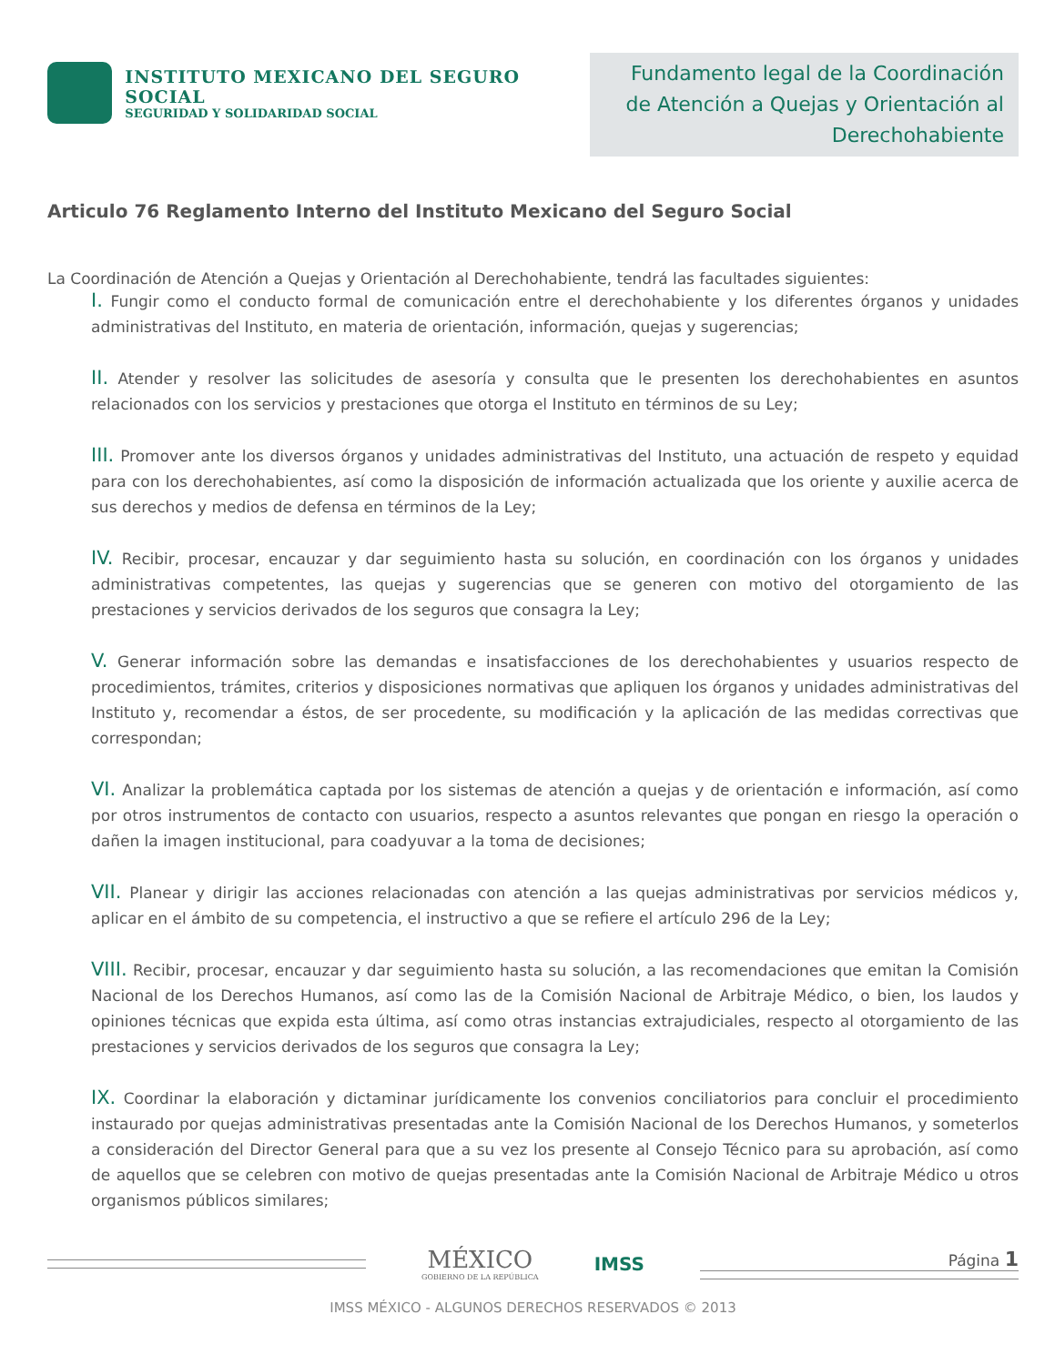INSTITUTO MEXICANO DEL SEGURO SOCIAL
SEGURIDAD Y SOLIDARIDAD SOCIAL
Fundamento legal de la Coordinación de Atención a Quejas y Orientación al Derechohabiente
Articulo 76 Reglamento Interno del Instituto Mexicano del Seguro Social
La Coordinación de Atención a Quejas y Orientación al Derechohabiente, tendrá las facultades siguientes:
I. Fungir como el conducto formal de comunicación entre el derechohabiente y los diferentes órganos y unidades administrativas del Instituto, en materia de orientación, información, quejas y sugerencias;
II. Atender y resolver las solicitudes de asesoría y consulta que le presenten los derechohabientes en asuntos relacionados con los servicios y prestaciones que otorga el Instituto en términos de su Ley;
III. Promover ante los diversos órganos y unidades administrativas del Instituto, una actuación de respeto y equidad para con los derechohabientes, así como la disposición de información actualizada que los oriente y auxilie acerca de sus derechos y medios de defensa en términos de la Ley;
IV. Recibir, procesar, encauzar y dar seguimiento hasta su solución, en coordinación con los órganos y unidades administrativas competentes, las quejas y sugerencias que se generen con motivo del otorgamiento de las prestaciones y servicios derivados de los seguros que consagra la Ley;
V. Generar información sobre las demandas e insatisfacciones de los derechohabientes y usuarios respecto de procedimientos, trámites, criterios y disposiciones normativas que apliquen los órganos y unidades administrativas del Instituto y, recomendar a éstos, de ser procedente, su modificación y la aplicación de las medidas correctivas que correspondan;
VI. Analizar la problemática captada por los sistemas de atención a quejas y de orientación e información, así como por otros instrumentos de contacto con usuarios, respecto a asuntos relevantes que pongan en riesgo la operación o dañen la imagen institucional, para coadyuvar a la toma de decisiones;
VII. Planear y dirigir las acciones relacionadas con atención a las quejas administrativas por servicios médicos y, aplicar en el ámbito de su competencia, el instructivo a que se refiere el artículo 296 de la Ley;
VIII. Recibir, procesar, encauzar y dar seguimiento hasta su solución, a las recomendaciones que emitan la Comisión Nacional de los Derechos Humanos, así como las de la Comisión Nacional de Arbitraje Médico, o bien, los laudos y opiniones técnicas que expida esta última, así como otras instancias extrajudiciales, respecto al otorgamiento de las prestaciones y servicios derivados de los seguros que consagra la Ley;
IX. Coordinar la elaboración y dictaminar jurídicamente los convenios conciliatorios para concluir el procedimiento instaurado por quejas administrativas presentadas ante la Comisión Nacional de los Derechos Humanos, y someterlos a consideración del Director General para que a su vez los presente al Consejo Técnico para su aprobación, así como de aquellos que se celebren con motivo de quejas presentadas ante la Comisión Nacional de Arbitraje Médico u otros organismos públicos similares;
MÉXICO
GOBIERNO DE LA REPÚBLICA
IMSS
Página 1
IMSS MÉXICO - ALGUNOS DERECHOS RESERVADOS © 2013